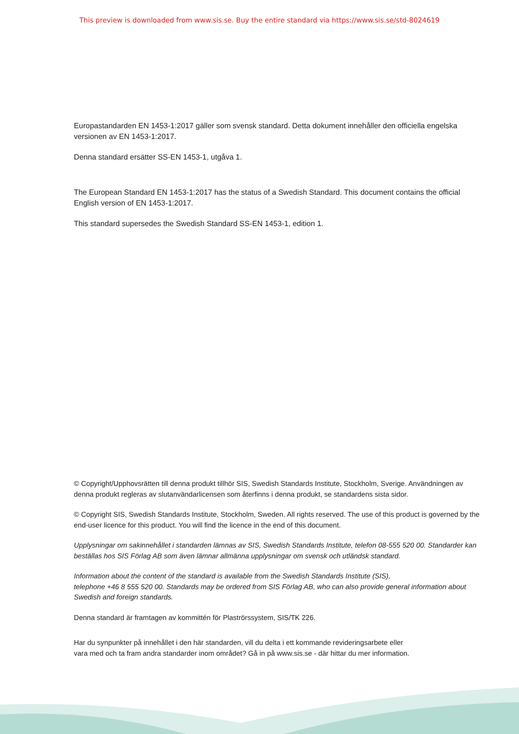This preview is downloaded from www.sis.se. Buy the entire standard via https://www.sis.se/std-8024619
Europastandarden EN 1453-1:2017 gäller som svensk standard. Detta dokument innehåller den officiella engelska versionen av EN 1453-1:2017.
Denna standard ersätter SS-EN 1453-1, utgåva 1.
The European Standard EN 1453-1:2017 has the status of a Swedish Standard. This document contains the official English version of EN 1453-1:2017.
This standard supersedes the Swedish Standard SS-EN 1453-1, edition 1.
© Copyright/Upphovsrätten till denna produkt tillhör SIS, Swedish Standards Institute, Stockholm, Sverige. Användningen av denna produkt regleras av slutanvändarlicensen som återfinns i denna produkt, se standardens sista sidor.
© Copyright SIS, Swedish Standards Institute, Stockholm, Sweden. All rights reserved. The use of this product is governed by the end-user licence for this product. You will find the licence in the end of this document.
Upplysningar om sakinnehållet i standarden lämnas av SIS, Swedish Standards Institute, telefon 08-555 520 00. Standarder kan beställas hos SIS Förlag AB som även lämnar allmänna upplysningar om svensk och utländsk standard.
Information about the content of the standard is available from the Swedish Standards Institute (SIS),
telephone +46 8 555 520 00. Standards may be ordered from SIS Förlag AB, who can also provide general information about Swedish and foreign standards.
Denna standard är framtagen av kommittén för Plaströrssystem, SIS/TK 226.
Har du synpunkter på innehållet i den här standarden, vill du delta i ett kommande revideringsarbete eller
vara med och ta fram andra standarder inom området? Gå in på www.sis.se - där hittar du mer information.